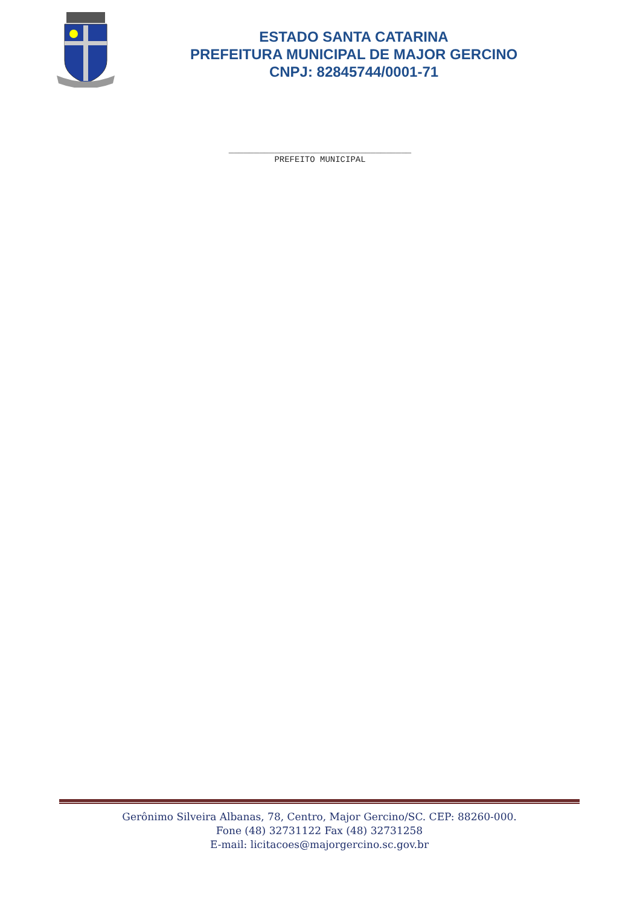ESTADO SANTA CATARINA
PREFEITURA MUNICIPAL DE MAJOR GERCINO
CNPJ: 82845744/0001-71
____________________________________
PREFEITO MUNICIPAL
Gerônimo Silveira Albanas, 78, Centro, Major Gercino/SC. CEP: 88260-000.
Fone (48) 32731122 Fax (48) 32731258
E-mail: licitacoes@majorgercino.sc.gov.br